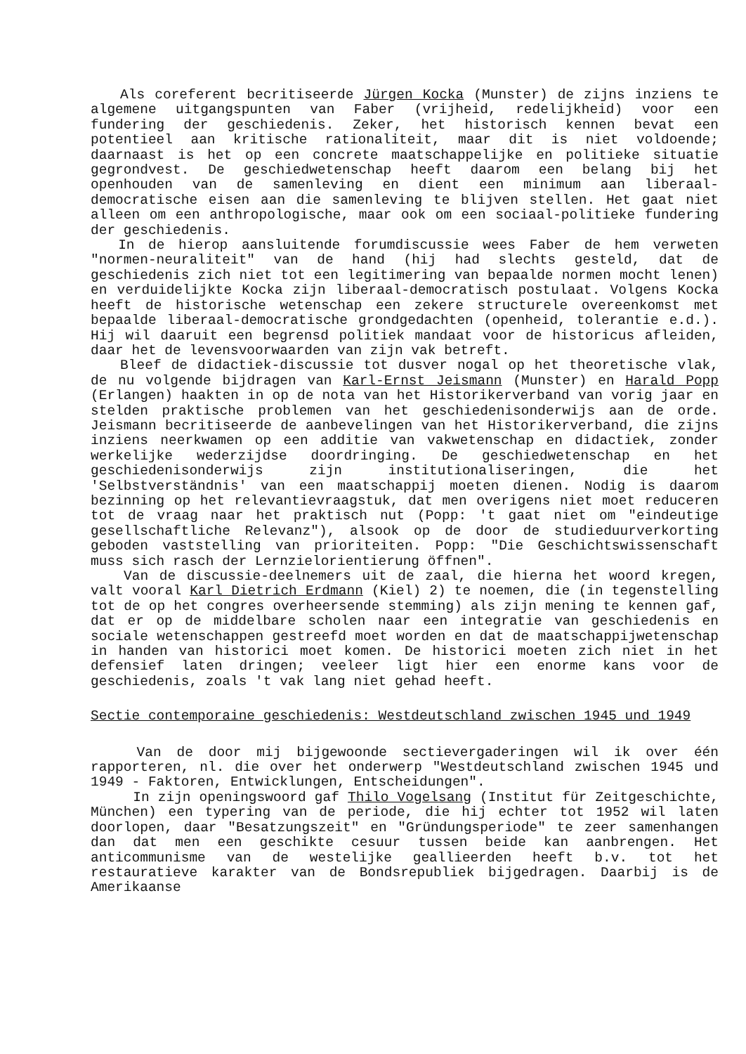Als coreferent becritiseerde Jürgen Kocka (Munster) de zijns inziens te algemene uitgangspunten van Faber (vrijheid, redelijkheid) voor een fundering der geschiedenis. Zeker, het historisch kennen bevat een potentieel aan kritische rationaliteit, maar dit is niet voldoende; daarnaast is het op een concrete maatschappelijke en politieke situatie gegrondvest. De geschiedwetenschap heeft daarom een belang bij het openhouden van de samenleving en dient een minimum aan liberaal-democratische eisen aan die samenleving te blijven stellen. Het gaat niet alleen om een anthropologische, maar ook om een sociaal-politieke fundering der geschiedenis.
In de hierop aansluitende forumdiscussie wees Faber de hem verweten "normen-neuraliteit" van de hand (hij had slechts gesteld, dat de geschiedenis zich niet tot een legitimering van bepaalde normen mocht lenen) en verduidelijkte Kocka zijn liberaal-democratisch postulaat. Volgens Kocka heeft de historische wetenschap een zekere structurele overeenkomst met bepaalde liberaal-democratische grondgedachten (openheid, tolerantie e.d.). Hij wil daaruit een begrensd politiek mandaat voor de historicus afleiden, daar het de levensvoorwaarden van zijn vak betreft.
Bleef de didactiek-discussie tot dusver nogal op het theoretische vlak, de nu volgende bijdragen van Karl-Ernst Jeismann (Munster) en Harald Popp (Erlangen) haakten in op de nota van het Historikerverband van vorig jaar en stelden praktische problemen van het geschiedenisonderwijs aan de orde. Jeismann becritiseerde de aanbevelingen van het Historikerverband, die zijns inziens neerkwamen op een additie van vakwetenschap en didactiek, zonder werkelijke wederzijdse doordringing. De geschiedwetenschap en het geschiedenisonderwijs zijn institutionaliseringen, die het 'Selbstverständnis' van een maatschappij moeten dienen. Nodig is daarom bezinning op het relevantievraagstuk, dat men overigens niet moet reduceren tot de vraag naar het praktisch nut (Popp: 't gaat niet om "eindeutige gesellschaftliche Relevanz"), alsook op de door de studieduurverkorting geboden vaststelling van prioriteiten. Popp: "Die Geschichtswissenschaft muss sich rasch der Lernzielorientierung öffnen".
Van de discussie-deelnemers uit de zaal, die hierna het woord kregen, valt vooral Karl Dietrich Erdmann (Kiel) 2) te noemen, die (in tegenstelling tot de op het congres overheersende stemming) als zijn mening te kennen gaf, dat er op de middelbare scholen naar een integratie van geschiedenis en sociale wetenschappen gestreefd moet worden en dat de maatschappijwetenschap in handen van historici moet komen. De historici moeten zich niet in het defensief laten dringen; veeleer ligt hier een enorme kans voor de geschiedenis, zoals 't vak lang niet gehad heeft.
Sectie contemporaine geschiedenis: Westdeutschland zwischen 1945 und 1949
Van de door mij bijgewoonde sectievergaderingen wil ik over één rapporteren, nl. die over het onderwerp "Westdeutschland zwischen 1945 und 1949 - Faktoren, Entwicklungen, Entscheidungen".
In zijn openingswoord gaf Thilo Vogelsang (Institut für Zeitgeschichte, München) een typering van de periode, die hij echter tot 1952 wil laten doorlopen, daar "Besatzungszeit" en "Gründungsperiode" te zeer samenhangen dan dat men een geschikte cesuur tussen beide kan aanbrengen. Het anticommunisme van de westelijke geallieerden heeft b.v. tot het restauratieve karakter van de Bondsrepubliek bijgedragen. Daarbij is de Amerikaanse